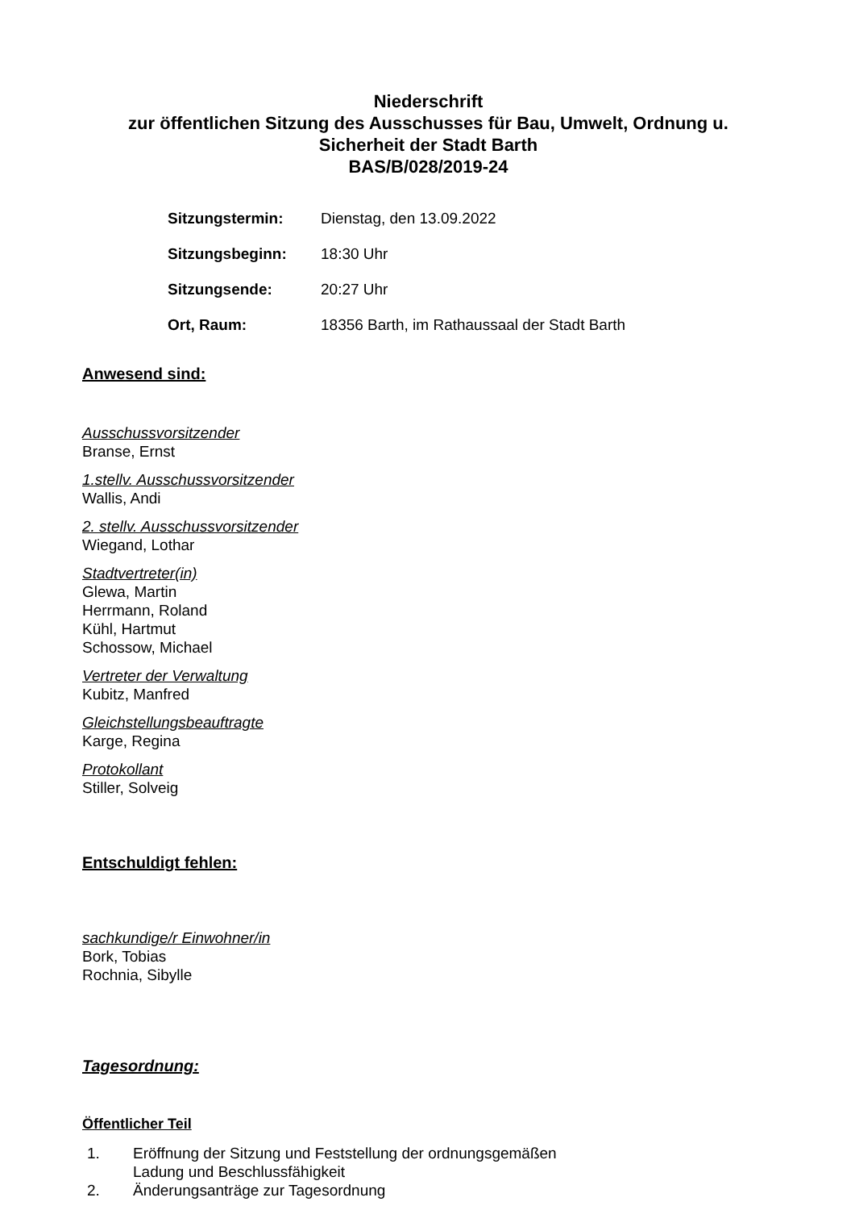Niederschrift
zur öffentlichen Sitzung des Ausschusses für Bau, Umwelt, Ordnung u.
Sicherheit der Stadt Barth
BAS/B/028/2019-24
| Sitzungstermin: | Dienstag, den 13.09.2022 |
| Sitzungsbeginn: | 18:30 Uhr |
| Sitzungsende: | 20:27 Uhr |
| Ort, Raum: | 18356 Barth, im Rathaussaal der Stadt Barth |
Anwesend sind:
Ausschussvorsitzender
Branse, Ernst
1.stellv. Ausschussvorsitzender
Wallis, Andi
2. stellv. Ausschussvorsitzender
Wiegand, Lothar
Stadtvertreter(in)
Glewa, Martin
Herrmann, Roland
Kühl, Hartmut
Schossow, Michael
Vertreter der Verwaltung
Kubitz, Manfred
Gleichstellungsbeauftragte
Karge, Regina
Protokollant
Stiller, Solveig
Entschuldigt fehlen:
sachkundige/r Einwohner/in
Bork, Tobias
Rochnia, Sibylle
Tagesordnung:
Öffentlicher Teil
1. Eröffnung der Sitzung und Feststellung der ordnungsgemäßen
Ladung und Beschlussfähigkeit
2. Änderungsanträge zur Tagesordnung